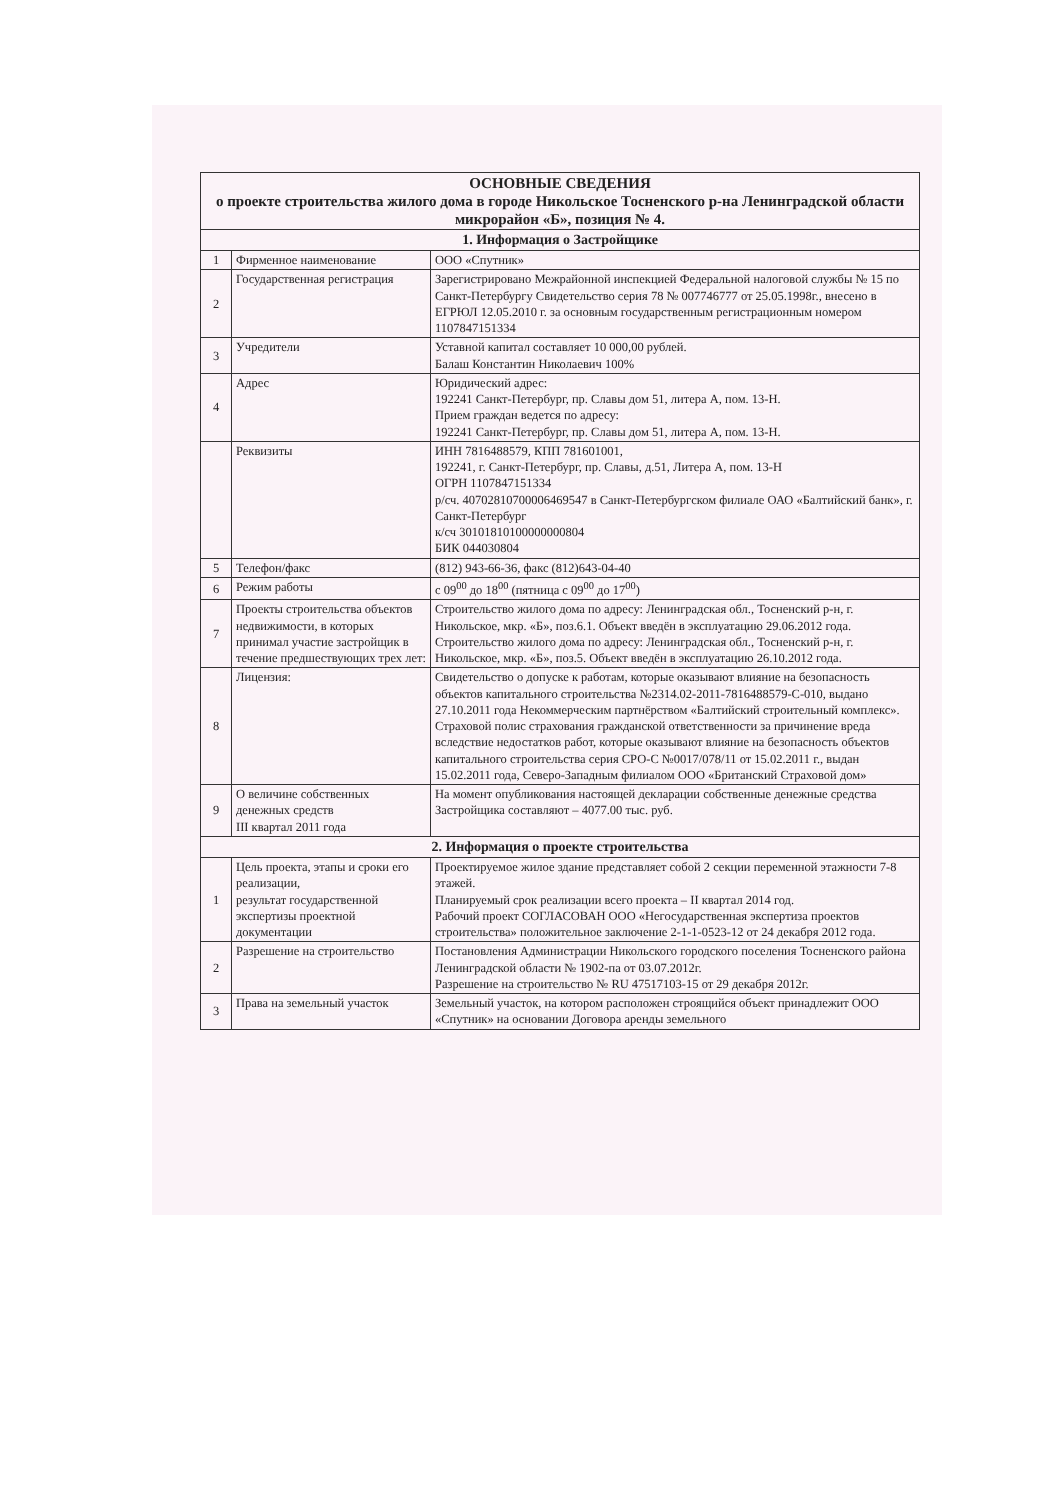| ОСНОВНЫЕ СВЕДЕНИЯ о проекте строительства жилого дома в городе Никольское Тосненского р-на Ленинградской области микрорайон «Б», позиция № 4. | | |
| --- | --- | --- |
| 1. Информация о Застройщике | | |
| 1 | Фирменное наименование | ООО «Спутник» |
| 2 | Государственная регистрация | Зарегистрировано Межрайонной инспекцией Федеральной налоговой службы № 15 по Санкт-Петербургу Свидетельство серия 78 № 007746777 от 25.05.1998г., внесено в ЕГРЮЛ 12.05.2010 г. за основным государственным регистрационным номером 1107847151334 |
| 3 | Учредители | Уставной капитал составляет 10 000,00 рублей. Балаш Константин Николаевич 100% |
| 4 | Адрес | Юридический адрес: 192241 Санкт-Петербург, пр. Славы дом 51, литера А, пом. 13-Н. Прием граждан ведется по адресу: 192241 Санкт-Петербург, пр. Славы дом 51, литера А, пом. 13-Н. |
| | Реквизиты | ИНН 7816488579, КПП 781601001, 192241, г. Санкт-Петербург, пр. Славы, д.51, Литера А, пом. 13-Н ОГРН 1107847151334 р/сч. 40702810700006469547 в Санкт-Петербургском филиале ОАО «Балтийский банк», г. Санкт-Петербург к/сч 30101810100000000804 БИК 044030804 |
| 5 | Телефон/факс | (812) 943-66-36, факс (812)643-04-40 |
| 6 | Режим работы | с 09<sup>00</sup> до 18<sup>00</sup> (пятница с 09<sup>00</sup> до 17<sup>00</sup>) |
| 7 | Проекты строительства объектов недвижимости, в которых принимал участие застройщик в течение предшествующих трех лет: | Строительство жилого дома по адресу: Ленинградская обл., Тосненский р-н, г. Никольское, мкр. «Б», поз.6.1. Объект введён в эксплуатацию 29.06.2012 года. Строительство жилого дома по адресу: Ленинградская обл., Тосненский р-н, г. Никольское, мкр. «Б», поз.5. Объект введён в эксплуатацию 26.10.2012 года. |
| 8 | Лицензия: | Свидетельство о допуске к работам, которые оказывают влияние на безопасность объектов капитального строительства №2314.02-2011-7816488579-С-010, выдано 27.10.2011 года Некоммерческим партнёрством «Балтийский строительный комплекс». Страховой полис страхования гражданской ответственности за причинение вреда вследствие недостатков работ, которые оказывают влияние на безопасность объектов капитального строительства серия СРО-С №0017/078/11 от 15.02.2011 г., выдан 15.02.2011 года, Северо-Западным филиалом ООО «Британский Страховой дом» |
| 9 | О величине собственных денежных средств III квартал 2011 года | На момент опубликования настоящей декларации собственные денежные средства Застройщика составляют – 4077.00 тыс. руб. |
| 2. Информация о проекте строительства | | |
| 1 | Цель проекта, этапы и сроки его реализации, результат государственной экспертизы проектной документации | Проектируемое жилое здание представляет собой 2 секции переменной этажности 7-8 этажей. Планируемый срок реализации всего проекта – II квартал 2014 год. Рабочий проект СОГЛАСОВАН ООО «Негосударственная экспертиза проектов строительства» положительное заключение 2-1-1-0523-12 от 24 декабря 2012 года. |
| 2 | Разрешение на строительство | Постановления Администрации Никольского городского поселения Тосненского района Ленинградской области № 1902-па от 03.07.2012г. Разрешение на строительство № RU 47517103-15 от 29 декабря 2012г. |
| 3 | Права на земельный участок | Земельный участок, на котором расположен строящийся объект принадлежит ООО «Спутник» на основании Договора аренды земельного |